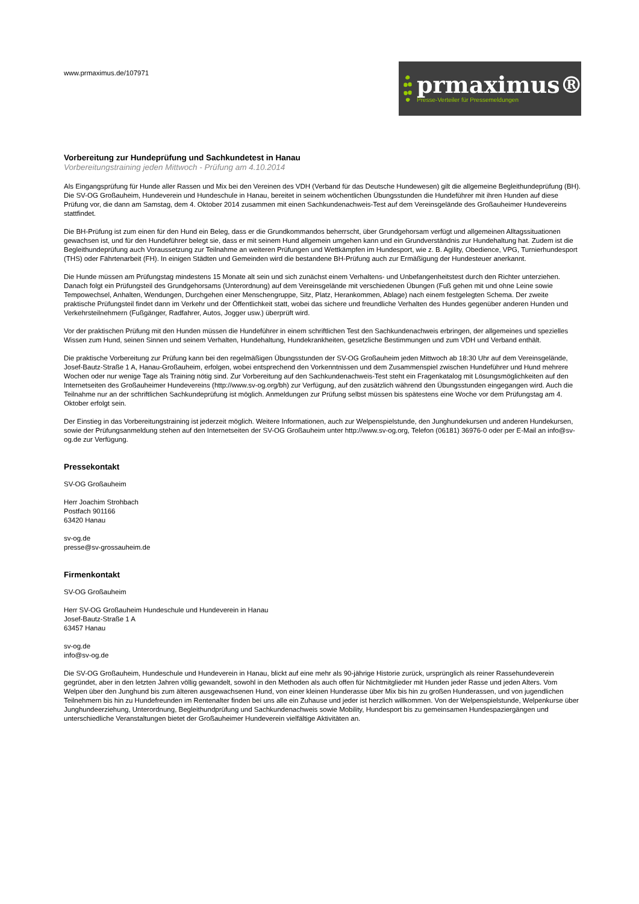www.prmaximus.de/107971
prmaximus®
Presse-Verteiler für Pressemeldungen
Vorbereitung zur Hundeprüfung und Sachkundetest in Hanau
Vorbereitungstraining jeden Mittwoch - Prüfung am 4.10.2014
Als Eingangsprüfung für Hunde aller Rassen und Mix bei den Vereinen des VDH (Verband für das Deutsche Hundewesen) gilt die allgemeine Begleithundeprüfung (BH). Die SV-OG Großauheim, Hundeverein und Hundeschule in Hanau, bereitet in seinem wöchentlichen Übungsstunden die Hundeführer mit ihren Hunden auf diese Prüfung vor, die dann am Samstag, dem 4. Oktober 2014 zusammen mit einen Sachkundenachweis-Test auf dem Vereinsgelände des Großauheimer Hundevereins stattfindet.
Die BH-Prüfung ist zum einen für den Hund ein Beleg, dass er die Grundkommandos beherrscht, über Grundgehorsam verfügt und allgemeinen Alltagssituationen gewachsen ist, und für den Hundeführer belegt sie, dass er mit seinem Hund allgemein umgehen kann und ein Grundverständnis zur Hundehaltung hat. Zudem ist die Begleithundeprüfung auch Voraussetzung zur Teilnahme an weiteren Prüfungen und Wettkämpfen im Hundesport, wie z. B. Agility, Obedience, VPG, Turnierhundesport (THS) oder Fährtenarbeit (FH). In einigen Städten und Gemeinden wird die bestandene BH-Prüfung auch zur Ermäßigung der Hundesteuer anerkannt.
Die Hunde müssen am Prüfungstag mindestens 15 Monate alt sein und sich zunächst einem Verhaltens- und Unbefangenheitstest durch den Richter unterziehen. Danach folgt ein Prüfungsteil des Grundgehorsams (Unterordnung) auf dem Vereinsgelände mit verschiedenen Übungen (Fuß gehen mit und ohne Leine sowie Tempowechsel, Anhalten, Wendungen, Durchgehen einer Menschengruppe, Sitz, Platz, Herankommen, Ablage) nach einem festgelegten Schema. Der zweite praktische Prüfungsteil findet dann im Verkehr und der Öffentlichkeit statt, wobei das sichere und freundliche Verhalten des Hundes gegenüber anderen Hunden und Verkehrsteilnehmern (Fußgänger, Radfahrer, Autos, Jogger usw.) überprüft wird.
Vor der praktischen Prüfung mit den Hunden müssen die Hundeführer in einem schriftlichen Test den Sachkundenachweis erbringen, der allgemeines und spezielles Wissen zum Hund, seinen Sinnen und seinem Verhalten, Hundehaltung, Hundekrankheiten, gesetzliche Bestimmungen und zum VDH und Verband enthält.
Die praktische Vorbereitung zur Prüfung kann bei den regelmäßigen Übungsstunden der SV-OG Großauheim jeden Mittwoch ab 18:30 Uhr auf dem Vereinsgelände, Josef-Bautz-Straße 1 A, Hanau-Großauheim, erfolgen, wobei entsprechend den Vorkenntnissen und dem Zusammenspiel zwischen Hundeführer und Hund mehrere Wochen oder nur wenige Tage als Training nötig sind. Zur Vorbereitung auf den Sachkundenachweis-Test steht ein Fragenkatalog mit Lösungsmöglichkeiten auf den Internetseiten des Großauheimer Hundevereins (http://www.sv-og.org/bh) zur Verfügung, auf den zusätzlich während den Übungsstunden eingegangen wird. Auch die Teilnahme nur an der schriftlichen Sachkundeprüfung ist möglich. Anmeldungen zur Prüfung selbst müssen bis spätestens eine Woche vor dem Prüfungstag am 4. Oktober erfolgt sein.
Der Einstieg in das Vorbereitungstraining ist jederzeit möglich. Weitere Informationen, auch zur Welpenspielstunde, den Junghundekursen und anderen Hundekursen, sowie der Prüfungsanmeldung stehen auf den Internetseiten der SV-OG Großauheim unter http://www.sv-og.org, Telefon (06181) 36976-0 oder per E-Mail an info@sv-og.de zur Verfügung.
Pressekontakt
SV-OG Großauheim
Herr Joachim Strohbach
Postfach 901166
63420 Hanau
sv-og.de
presse@sv-grossauheim.de
Firmenkontakt
SV-OG Großauheim
Herr SV-OG Großauheim Hundeschule und Hundeverein in Hanau
Josef-Bautz-Straße 1 A
63457 Hanau
sv-og.de
info@sv-og.de
Die SV-OG Großauheim, Hundeschule und Hundeverein in Hanau, blickt auf eine mehr als 90-jährige Historie zurück, ursprünglich als reiner Rassehundeverein gegründet, aber in den letzten Jahren völlig gewandelt, sowohl in den Methoden als auch offen für Nichtmitglieder mit Hunden jeder Rasse und jeden Alters. Vom Welpen über den Junghund bis zum älteren ausgewachsenen Hund, von einer kleinen Hunderasse über Mix bis hin zu großen Hunderassen, und von jugendlichen Teilnehmern bis hin zu Hundefreunden im Rentenalter finden bei uns alle ein Zuhause und jeder ist herzlich willkommen. Von der Welpenspielstunde, Welpenkurse über Junghundeerziehung, Unterordnung, Begleithundprüfung und Sachkundenachweis sowie Mobility, Hundesport bis zu gemeinsamen Hundespaziergängen und unterschiedliche Veranstaltungen bietet der Großauheimer Hundeverein vielfältige Aktivitäten an.